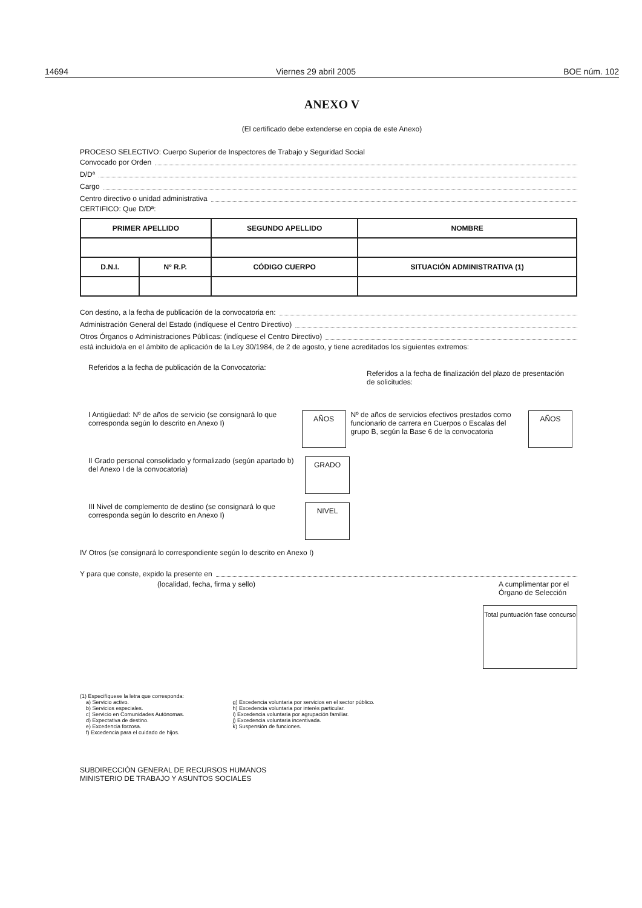14694 Viernes 29 abril 2005 BOE núm. 102
ANEXO V
(El certificado debe extenderse en copia de este Anexo)
PROCESO SELECTIVO: Cuerpo Superior de Inspectores de Trabajo y Seguridad Social
Convocado por Orden
D/Dª
Cargo
Centro directivo o unidad administrativa
CERTIFICO: Que D/Dª:
| PRIMER APELLIDO | | SEGUNDO APELLIDO | | NOMBRE |
| --- | --- | --- | --- | --- |
| D.N.I. | Nº R.P. | CÓDIGO CUERPO | SITUACIÓN ADMINISTRATIVA (1) | |
Con destino, a la fecha de publicación de la convocatoria en:
Administración General del Estado (indíquese el Centro Directivo)
Otros Órganos o Administraciones Públicas: (indíquese el Centro Directivo)
está incluido/a en el ámbito de aplicación de la Ley 30/1984, de 2 de agosto, y tiene acreditados los siguientes extremos:
Referidos a la fecha de publicación de la Convocatoria:
Referidos a la fecha de finalización del plazo de presentación de solicitudes:
I Antigüedad: Nº de años de servicio (se consignará lo que corresponda según lo descrito en Anexo I)
AÑOS
Nº de años de servicios efectivos prestados como funcionario de carrera en Cuerpos o Escalas del grupo B, según la Base 6 de la convocatoria
AÑOS
II Grado personal consolidado y formalizado (según apartado b) del Anexo I de la convocatoria)
GRADO
III Nivel de complemento de destino (se consignará lo que corresponda según lo descrito en Anexo I)
NIVEL
IV Otros (se consignará lo correspondiente según lo descrito en Anexo I)
Y para que conste, expido la presente en
(localidad, fecha, firma y sello)
A cumplimentar por el Órgano de Selección
Total puntuación fase concurso
(1) Especifíquese la letra que corresponda:
a) Servicio activo.
b) Servicios especiales.
c) Servicio en Comunidades Autónomas.
d) Expectativa de destino.
e) Excedencia forzosa.
f) Excedencia para el cuidado de hijos.
g) Excedencia voluntaria por servicios en el sector público.
h) Excedencia voluntaria por interés particular.
i) Excedencia voluntaria por agrupación familiar.
j) Excedencia voluntaria incentivada.
k) Suspensión de funciones.
SUBDIRECCIÓN GENERAL DE RECURSOS HUMANOS
MINISTERIO DE TRABAJO Y ASUNTOS SOCIALES